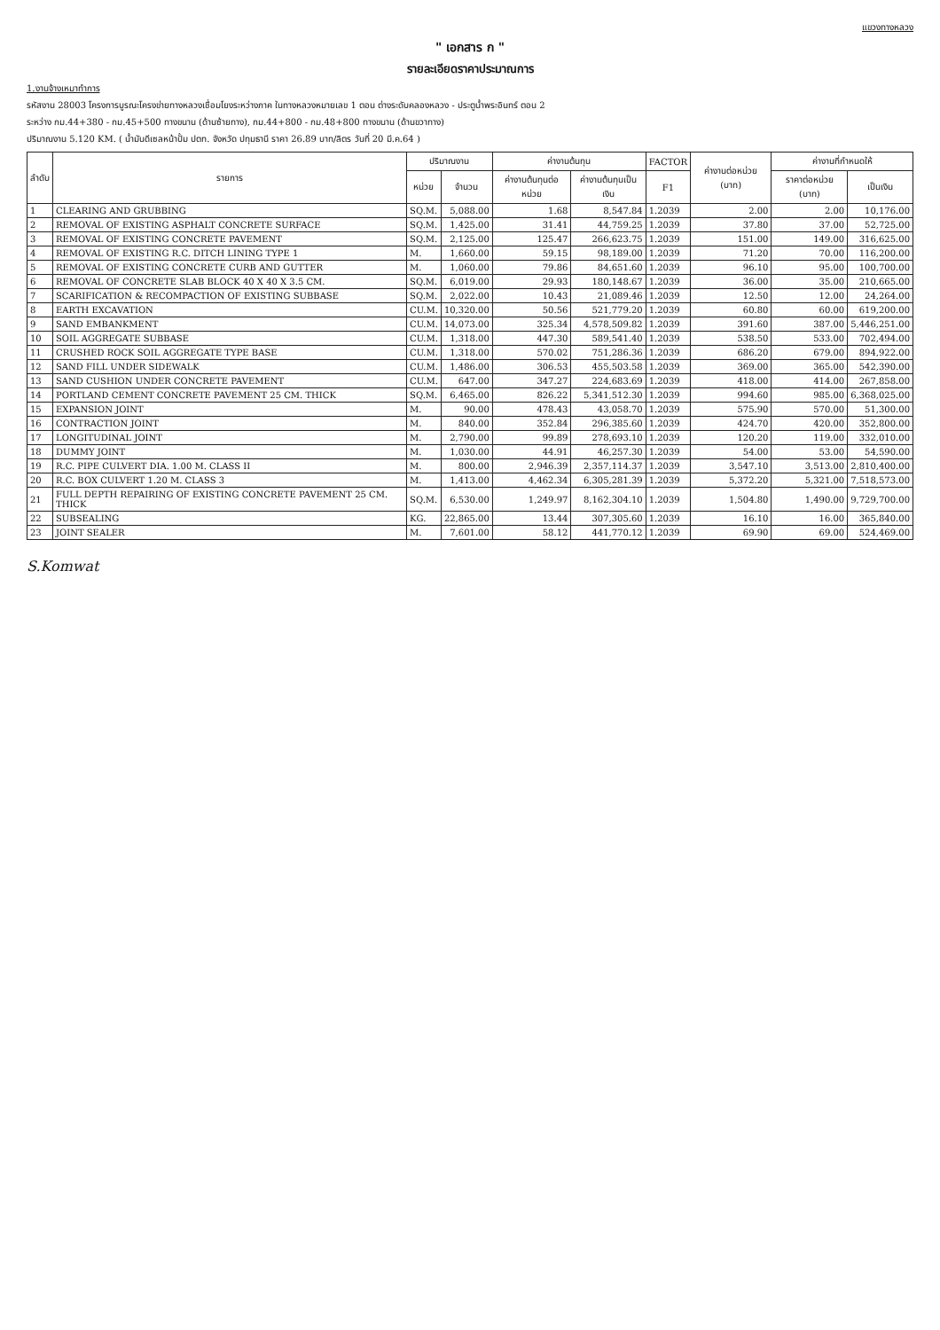แขวงทางหลวง
" เอกสาร ก "
รายละเอียดราคาประมาณการ
1.งานจ้างเหมาทำการ
รหัสงาน 28003 โครงการบูรณะโครงข่ายทางหลวงเชื่อมโยงระหว่างภาค ในทางหลวงหมายเลข 1 ตอน ต่างระดับคลองหลวง - ประตูน้ำพระอินทร์ ตอน 2
ระหว่าง กม.44+380 - กม.45+500 ทางขนาน (ด้านซ้ายทาง), กม.44+800 - กม.48+800 ทางขนาน (ด้านขวาทาง)
ปริมาณงาน 5.120 KM. ( น้ำมันดีเซลหน้าปั้ม ปตท. จังหวัด ปทุมธานี ราคา 26.89 บาท/ลิตร วันที่ 20 มี.ค.64 )
| ลำดับ | รายการ | ปริมาณงาน | | ค่างานต้นทุน | | FACTOR | ค่างานต่อหน่วย (บาท) | ค่างานที่กำหนดให้ | |
| --- | --- | --- | --- | --- | --- | --- | --- | --- | --- |
| | | หน่วย | จำนวน | ค่างานต้นทุนต่อหน่วย | ค่างานต้นทุนเป็นเงิน | F1 | | ราคาต่อหน่วย (บาท) | เป็นเงิน |
| 1 | CLEARING AND GRUBBING | SQ.M. | 5,088.00 | 1.68 | 8,547.84 | 1.2039 | 2.00 | 2.00 | 10,176.00 |
| 2 | REMOVAL OF EXISTING ASPHALT CONCRETE SURFACE | SQ.M. | 1,425.00 | 31.41 | 44,759.25 | 1.2039 | 37.80 | 37.00 | 52,725.00 |
| 3 | REMOVAL OF EXISTING CONCRETE PAVEMENT | SQ.M. | 2,125.00 | 125.47 | 266,623.75 | 1.2039 | 151.00 | 149.00 | 316,625.00 |
| 4 | REMOVAL OF EXISTING R.C. DITCH LINING TYPE 1 | M. | 1,660.00 | 59.15 | 98,189.00 | 1.2039 | 71.20 | 70.00 | 116,200.00 |
| 5 | REMOVAL OF EXISTING CONCRETE CURB AND GUTTER | M. | 1,060.00 | 79.86 | 84,651.60 | 1.2039 | 96.10 | 95.00 | 100,700.00 |
| 6 | REMOVAL OF CONCRETE SLAB BLOCK 40 X 40 X 3.5 CM. | SQ.M. | 6,019.00 | 29.93 | 180,148.67 | 1.2039 | 36.00 | 35.00 | 210,665.00 |
| 7 | SCARIFICATION & RECOMPACTION OF EXISTING SUBBASE | SQ.M. | 2,022.00 | 10.43 | 21,089.46 | 1.2039 | 12.50 | 12.00 | 24,264.00 |
| 8 | EARTH EXCAVATION | CU.M. | 10,320.00 | 50.56 | 521,779.20 | 1.2039 | 60.80 | 60.00 | 619,200.00 |
| 9 | SAND EMBANKMENT | CU.M. | 14,073.00 | 325.34 | 4,578,509.82 | 1.2039 | 391.60 | 387.00 | 5,446,251.00 |
| 10 | SOIL AGGREGATE SUBBASE | CU.M. | 1,318.00 | 447.30 | 589,541.40 | 1.2039 | 538.50 | 533.00 | 702,494.00 |
| 11 | CRUSHED ROCK SOIL AGGREGATE TYPE BASE | CU.M. | 1,318.00 | 570.02 | 751,286.36 | 1.2039 | 686.20 | 679.00 | 894,922.00 |
| 12 | SAND FILL UNDER SIDEWALK | CU.M. | 1,486.00 | 306.53 | 455,503.58 | 1.2039 | 369.00 | 365.00 | 542,390.00 |
| 13 | SAND CUSHION UNDER CONCRETE PAVEMENT | CU.M. | 647.00 | 347.27 | 224,683.69 | 1.2039 | 418.00 | 414.00 | 267,858.00 |
| 14 | PORTLAND CEMENT CONCRETE PAVEMENT 25 CM. THICK | SQ.M. | 6,465.00 | 826.22 | 5,341,512.30 | 1.2039 | 994.60 | 985.00 | 6,368,025.00 |
| 15 | EXPANSION JOINT | M. | 90.00 | 478.43 | 43,058.70 | 1.2039 | 575.90 | 570.00 | 51,300.00 |
| 16 | CONTRACTION JOINT | M. | 840.00 | 352.84 | 296,385.60 | 1.2039 | 424.70 | 420.00 | 352,800.00 |
| 17 | LONGITUDINAL JOINT | M. | 2,790.00 | 99.89 | 278,693.10 | 1.2039 | 120.20 | 119.00 | 332,010.00 |
| 18 | DUMMY JOINT | M. | 1,030.00 | 44.91 | 46,257.30 | 1.2039 | 54.00 | 53.00 | 54,590.00 |
| 19 | R.C. PIPE CULVERT DIA. 1.00 M. CLASS II | M. | 800.00 | 2,946.39 | 2,357,114.37 | 1.2039 | 3,547.10 | 3,513.00 | 2,810,400.00 |
| 20 | R.C. BOX CULVERT 1.20 M. CLASS 3 | M. | 1,413.00 | 4,462.34 | 6,305,281.39 | 1.2039 | 5,372.20 | 5,321.00 | 7,518,573.00 |
| 21 | FULL DEPTH REPAIRING OF EXISTING CONCRETE PAVEMENT 25 CM. THICK | SQ.M. | 6,530.00 | 1,249.97 | 8,162,304.10 | 1.2039 | 1,504.80 | 1,490.00 | 9,729,700.00 |
| 22 | SUBSEALING | KG. | 22,865.00 | 13.44 | 307,305.60 | 1.2039 | 16.10 | 16.00 | 365,840.00 |
| 23 | JOINT SEALER | M. | 7,601.00 | 58.12 | 441,770.12 | 1.2039 | 69.90 | 69.00 | 524,469.00 |
S.Komwat